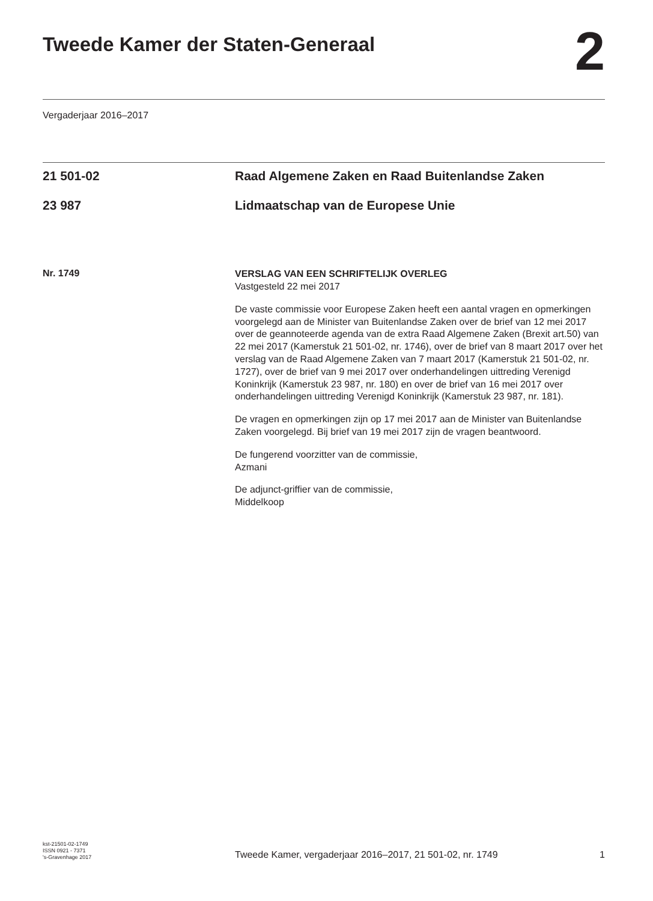Tweede Kamer der Staten-Generaal
2
Vergaderjaar 2016–2017
21 501-02 Raad Algemene Zaken en Raad Buitenlandse Zaken
23 987 Lidmaatschap van de Europese Unie
Nr. 1749
VERSLAG VAN EEN SCHRIFTELIJK OVERLEG
Vastgesteld 22 mei 2017
De vaste commissie voor Europese Zaken heeft een aantal vragen en opmerkingen voorgelegd aan de Minister van Buitenlandse Zaken over de brief van 12 mei 2017 over de geannoteerde agenda van de extra Raad Algemene Zaken (Brexit art.50) van 22 mei 2017 (Kamerstuk 21 501-02, nr. 1746), over de brief van 8 maart 2017 over het verslag van de Raad Algemene Zaken van 7 maart 2017 (Kamerstuk 21 501-02, nr. 1727), over de brief van 9 mei 2017 over onderhandelingen uittreding Verenigd Koninkrijk (Kamerstuk 23 987, nr. 180) en over de brief van 16 mei 2017 over onderhandelingen uittreding Verenigd Koninkrijk (Kamerstuk 23 987, nr. 181).
De vragen en opmerkingen zijn op 17 mei 2017 aan de Minister van Buitenlandse Zaken voorgelegd. Bij brief van 19 mei 2017 zijn de vragen beantwoord.
De fungerend voorzitter van de commissie,
Azmani
De adjunct-griffier van de commissie,
Middelkoop
kst-21501-02-1749
ISSN 0921 - 7371
's-Gravenhage 2017
Tweede Kamer, vergaderjaar 2016–2017, 21 501-02, nr. 1749
1